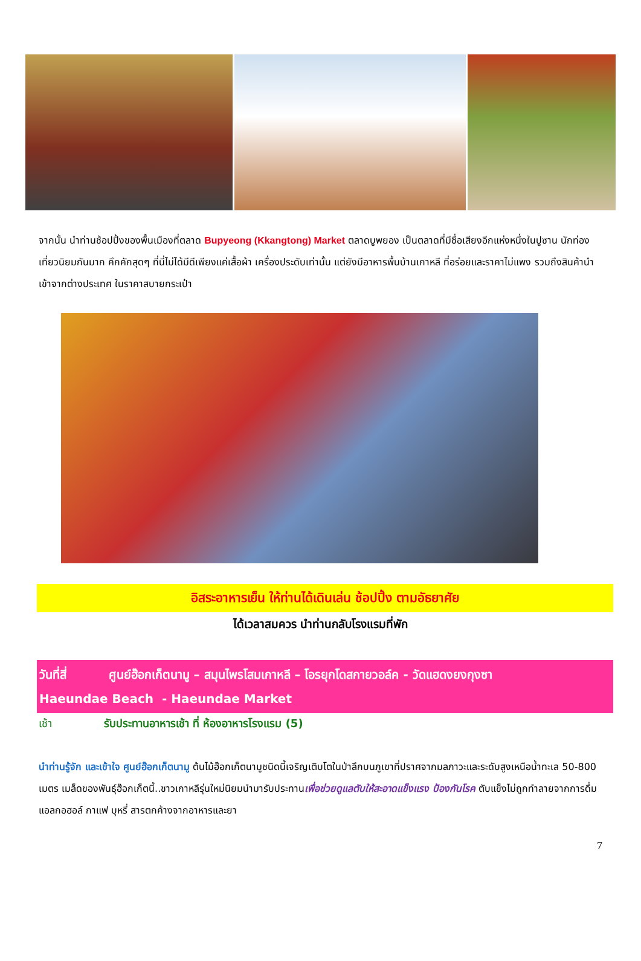จากนั้น นำท่านช้อปปิ้งของพื้นเมืองที่ตลาด Bupyeong (Kkangtong) Market ตลาดบูพยอง เป็นตลาดที่มีชื่อเสียงอีกแห่งหนึ่งในปูซาน นักท่องเที่ยวนิยมกันมาก คึกคักสุดๆ ที่นี่ไม่ได้มีดีเพียงแค่เสื้อผ้า เครื่องประดับเท่านั้น แต่ยังมีอาหารพื้นบ้านเกาหลี ที่อร่อยและราคาไม่แพง รวมถึงสินค้านำเข้าจากต่างประเทศ ในราคาสบายกระเป๋า
อิสระอาหารเย็น ให้ท่านได้เดินเล่น ช้อปปิ้ง ตามอัธยาศัย
ได้เวลาสมควร นำท่านกลับโรงแรมที่พัก
วันที่สี่ ศูนย์ฮ๊อกเก็ตนามู – สมุนไพรโสมเกาหลี – โอรยุกโดสกายวอล์ค - วัดแฮดงยงกุงซา
Haeundae Beach - Haeundae Market
เช้า รับประทานอาหารเช้า ที่ ห้องอาหารโรงแรม (5)
นำท่านรู้จัก และเข้าใจ ศูนย์ฮ๊อกเก็ตนามู ต้นไม้ฮ๊อกเก็ตนามูชนิดนี้เจริญเติบโตในป่าลึกบนภูเขาที่ปราศจากมลภาวะและระดับสูงเหนือน้ำทะเล 50-800 เมตร เมล็ดของพันธุ์ฮ๊อกเก็ตนี้..ชาวเกาหลีรุ่นใหม่นิยมนำมารับประทานเพื่อช่วยดูแลตับให้สะอาดแข็งแรง ป้องกันโรค ตับแข็งไม่ถูกทำลายจากการดื่มแอลกอฮอล์ กาแฟ บุหรี่ สารตกค้างจากอาหารและยา
7